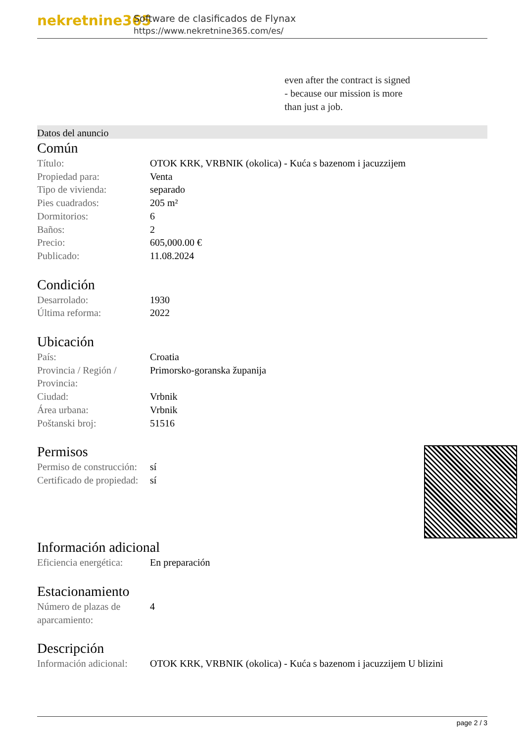nekretnine365
Software de clasificados de Flynax
https://www.nekretnine365.com/es/
even after the contract is signed
- because our mission is more
than just a job.
Datos del anuncio
Común
| Título: | OTOK KRK, VRBNIK (okolica) - Kuća s bazenom i jacuzzijem |
| Propiedad para: | Venta |
| Tipo de vivienda: | separado |
| Pies cuadrados: | 205 m² |
| Dormitorios: | 6 |
| Baños: | 2 |
| Precio: | 605,000.00 € |
| Publicado: | 11.08.2024 |
Condición
| Desarrolado: | 1930 |
| Última reforma: | 2022 |
Ubicación
| País: | Croatia |
| Provincia / Región / Provincia: | Primorsko-goranska županija |
| Ciudad: | Vrbnik |
| Área urbana: | Vrbnik |
| Poštanski broj: | 51516 |
Permisos
| Permiso de construcción: | sí |
| Certificado de propiedad: | sí |
Información adicional
| Eficiencia energética: | En preparación |
Estacionamiento
| Número de plazas de aparcamiento: | 4 |
Descripción
| Información adicional: | OTOK KRK, VRBNIK (okolica) - Kuća s bazenom i jacuzzijem U blizini |
page 2 / 3